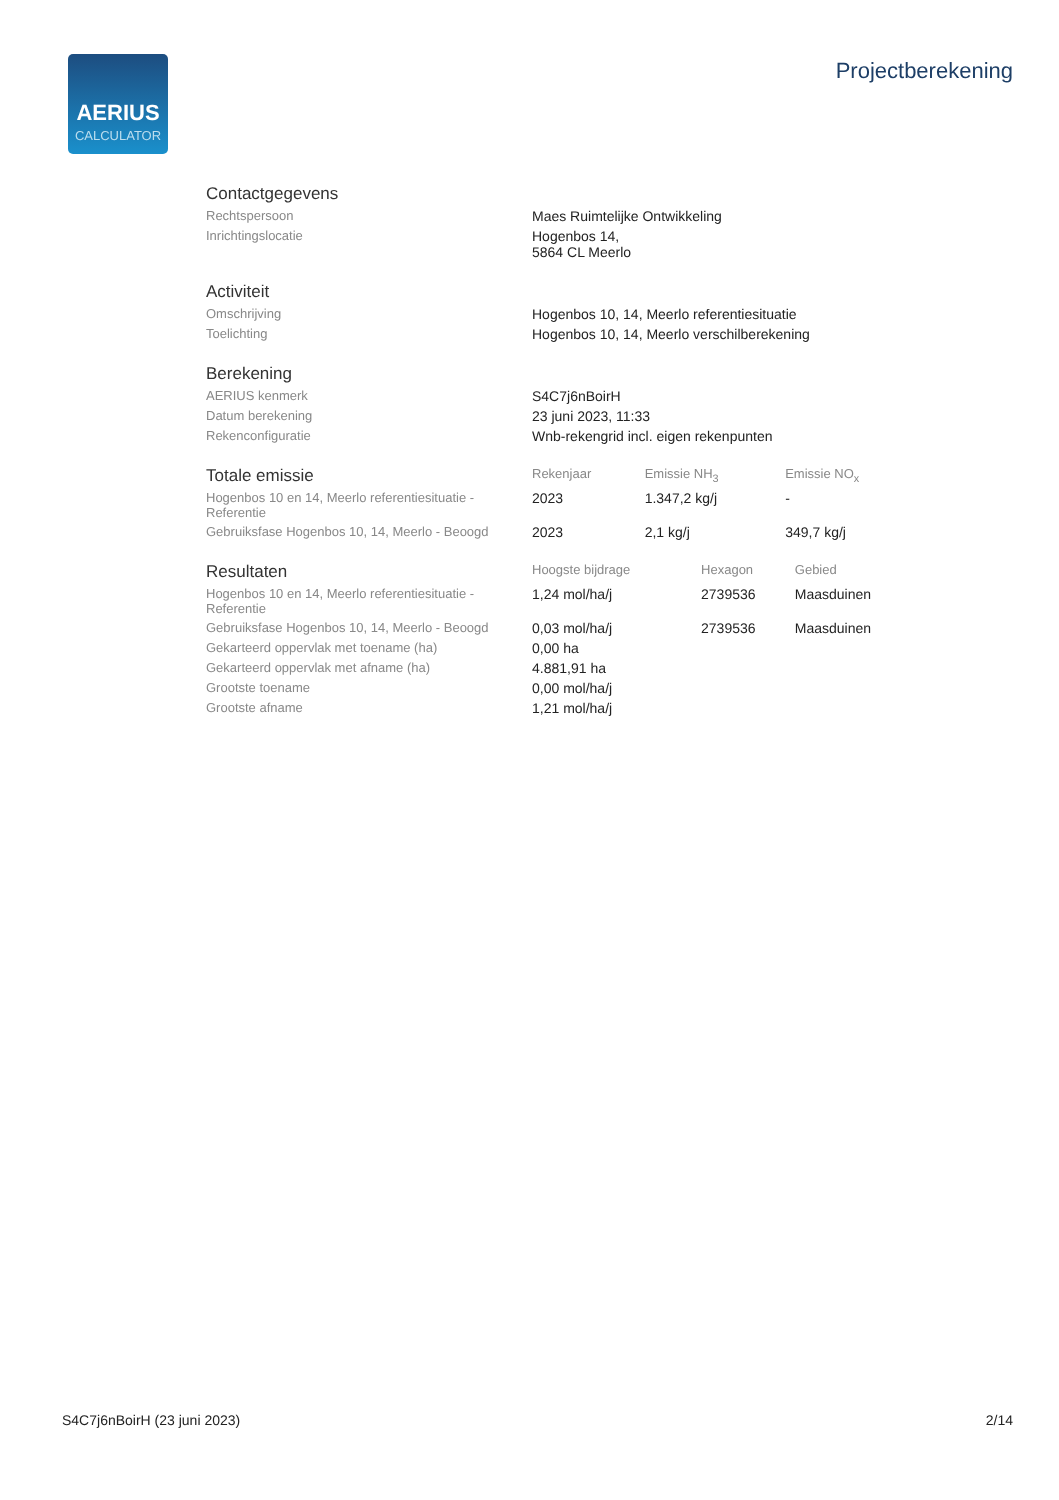AERIUS
CALCULATOR
Projectberekening
| Contactgegevens | |
| Rechtspersoon | Maes Ruimtelijke Ontwikkeling |
| Inrichtingslocatie | Hogenbos 14, 5864 CL Meerlo |
| Activiteit | |
| Omschrijving | Hogenbos 10, 14, Meerlo referentiesituatie |
| Toelichting | Hogenbos 10, 14, Meerlo verschilberekening |
| Berekening | |
| AERIUS kenmerk | S4C7j6nBoirH |
| Datum berekening | 23 juni 2023, 11:33 |
| Rekenconfiguratie | Wnb-rekengrid incl. eigen rekenpunten |
| Totale emissie | Rekenjaar | Emissie NH<sub>3</sub> | Emissie NO<sub>x</sub> |
| --- | --- | --- | --- |
| Hogenbos 10 en 14, Meerlo referentiesituatie - Referentie | 2023 | 1.347,2 kg/j | - |
| Gebruiksfase Hogenbos 10, 14, Meerlo - Beoogd | 2023 | 2,1 kg/j | 349,7 kg/j |
| Resultaten | Hoogste bijdrage | Hexagon | Gebied |
| --- | --- | --- | --- |
| Hogenbos 10 en 14, Meerlo referentiesituatie - Referentie | 1,24 mol/ha/j | 2739536 | Maasduinen |
| Gebruiksfase Hogenbos 10, 14, Meerlo - Beoogd | 0,03 mol/ha/j | 2739536 | Maasduinen |
| Gekarteerd oppervlak met toename (ha) | 0,00 ha | | |
| Gekarteerd oppervlak met afname (ha) | 4.881,91 ha | | |
| Grootste toename | 0,00 mol/ha/j | | |
| Grootste afname | 1,21 mol/ha/j | | |
S4C7j6nBoirH (23 juni 2023) 2/14